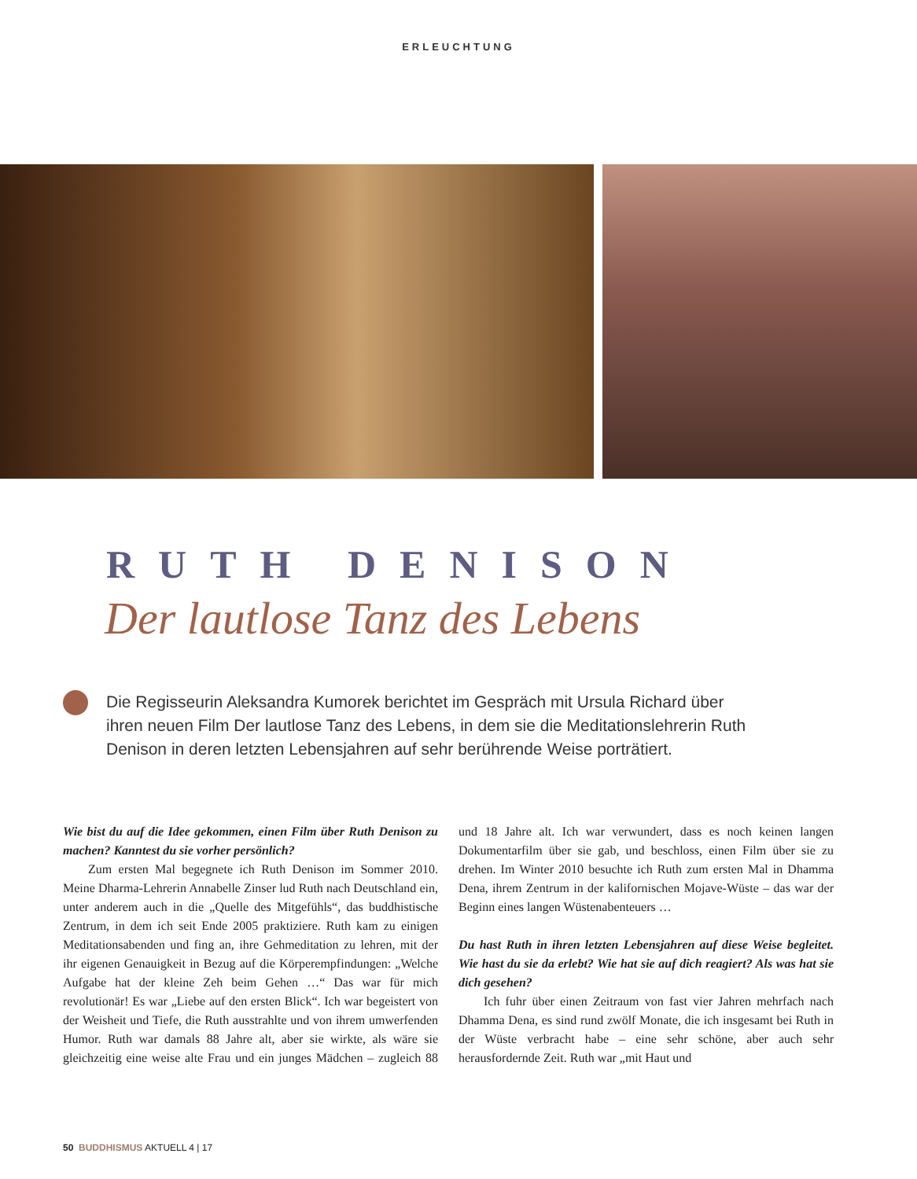ERLEUCHTUNG
RUTH DENISON
Der lautlose Tanz des Lebens
Die Regisseurin Aleksandra Kumorek berichtet im Gespräch mit Ursula Richard über ihren neuen Film Der lautlose Tanz des Lebens, in dem sie die Meditationslehrerin Ruth Denison in deren letzten Lebensjahren auf sehr berührende Weise porträtiert.
Wie bist du auf die Idee gekommen, einen Film über Ruth Denison zu machen? Kanntest du sie vorher persönlich?
Zum ersten Mal begegnete ich Ruth Denison im Sommer 2010. Meine Dharma-Lehrerin Annabelle Zinser lud Ruth nach Deutschland ein, unter anderem auch in die „Quelle des Mitgefühls“, das buddhistische Zentrum, in dem ich seit Ende 2005 praktiziere. Ruth kam zu einigen Meditationsabenden und fing an, ihre Gehmeditation zu lehren, mit der ihr eigenen Genauigkeit in Bezug auf die Körperempfindungen: „Welche Aufgabe hat der kleine Zeh beim Gehen …“ Das war für mich revolutionär! Es war „Liebe auf den ersten Blick“. Ich war begeistert von der Weisheit und Tiefe, die Ruth ausstrahlte und von ihrem umwerfenden Humor. Ruth war damals 88 Jahre alt, aber sie wirkte, als wäre sie gleichzeitig eine weise alte Frau und ein junges Mädchen – zugleich 88 und 18 Jahre alt. Ich war verwundert, dass es noch keinen langen Dokumentarfilm über sie gab, und beschloss, einen Film über sie zu drehen. Im Winter 2010 besuchte ich Ruth zum ersten Mal in Dhamma Dena, ihrem Zentrum in der kalifornischen Mojave-Wüste – das war der Beginn eines langen Wüstenabenteuers …
Du hast Ruth in ihren letzten Lebensjahren auf diese Weise begleitet. Wie hast du sie da erlebt? Wie hat sie auf dich reagiert? Als was hat sie dich gesehen?
Ich fuhr über einen Zeitraum von fast vier Jahren mehrfach nach Dhamma Dena, es sind rund zwölf Monate, die ich insgesamt bei Ruth in der Wüste verbracht habe – eine sehr schöne, aber auch sehr herausfordernde Zeit. Ruth war „mit Haut und
50 BUDDHISMUS AKTUELL 4 | 17